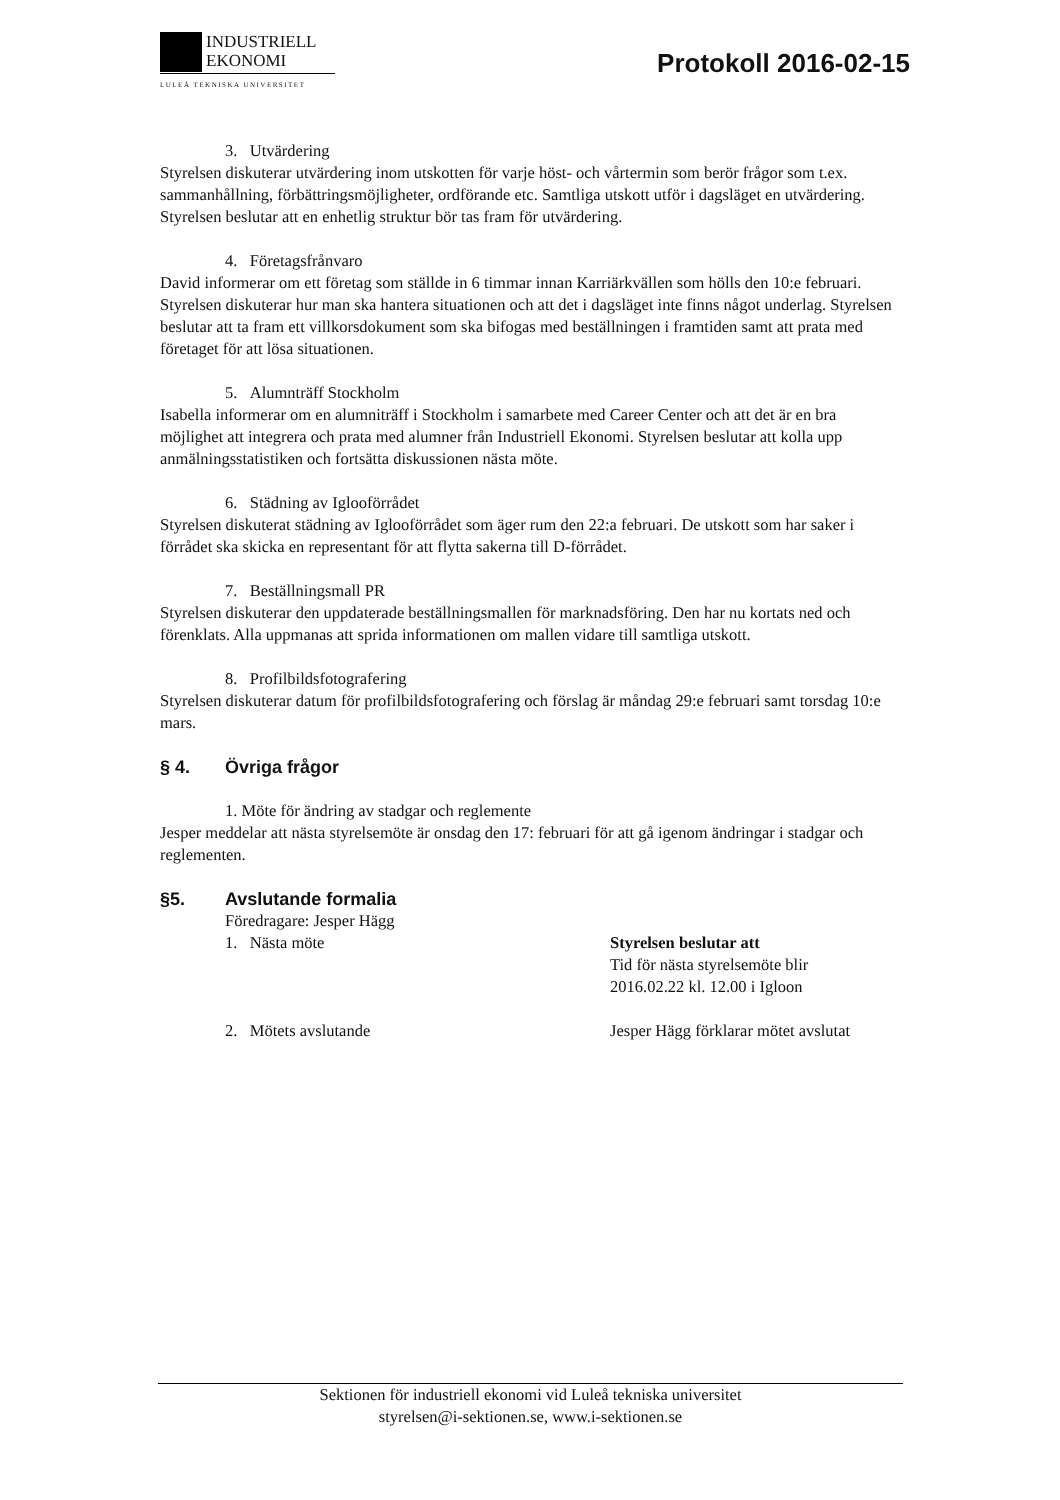INDUSTRIELL
EKONOMI
LULEÅ TEKNISKA UNIVERSITET
Protokoll 2016-02-15
3. Utvärdering
Styrelsen diskuterar utvärdering inom utskotten för varje höst- och vårtermin som berör frågor som t.ex. sammanhållning, förbättringsmöjligheter, ordförande etc. Samtliga utskott utför i dagsläget en utvärdering. Styrelsen beslutar att en enhetlig struktur bör tas fram för utvärdering.
4. Företagsfrånvaro
David informerar om ett företag som ställde in 6 timmar innan Karriärkvällen som hölls den 10:e februari. Styrelsen diskuterar hur man ska hantera situationen och att det i dagsläget inte finns något underlag. Styrelsen beslutar att ta fram ett villkorsdokument som ska bifogas med beställningen i framtiden samt att prata med företaget för att lösa situationen.
5. Alumnträff Stockholm
Isabella informerar om en alumniträff i Stockholm i samarbete med Career Center och att det är en bra möjlighet att integrera och prata med alumner från Industriell Ekonomi. Styrelsen beslutar att kolla upp anmälningsstatistiken och fortsätta diskussionen nästa möte.
6. Städning av Iglooförrådet
Styrelsen diskuterat städning av Iglooförrådet som äger rum den 22:a februari. De utskott som har saker i förrådet ska skicka en representant för att flytta sakerna till D-förrådet.
7. Beställningsmall PR
Styrelsen diskuterar den uppdaterade beställningsmallen för marknadsföring. Den har nu kortats ned och förenklats. Alla uppmanas att sprida informationen om mallen vidare till samtliga utskott.
8. Profilbildsfotografering
Styrelsen diskuterar datum för profilbildsfotografering och förslag är måndag 29:e februari samt torsdag 10:e mars.
§ 4. Övriga frågor
1. Möte för ändring av stadgar och reglemente
Jesper meddelar att nästa styrelsemöte är onsdag den 17: februari för att gå igenom ändringar i stadgar och reglementen.
§5. Avslutande formalia
Föredragare: Jesper Hägg
1. Nästa möte Styrelsen beslutar att
Tid för nästa styrelsemöte blir
2016.02.22 kl. 12.00 i Igloon
2. Mötets avslutande Jesper Hägg förklarar mötet avslutat
Sektionen för industriell ekonomi vid Luleå tekniska universitet
styrelsen@i-sektionen.se, www.i-sektionen.se